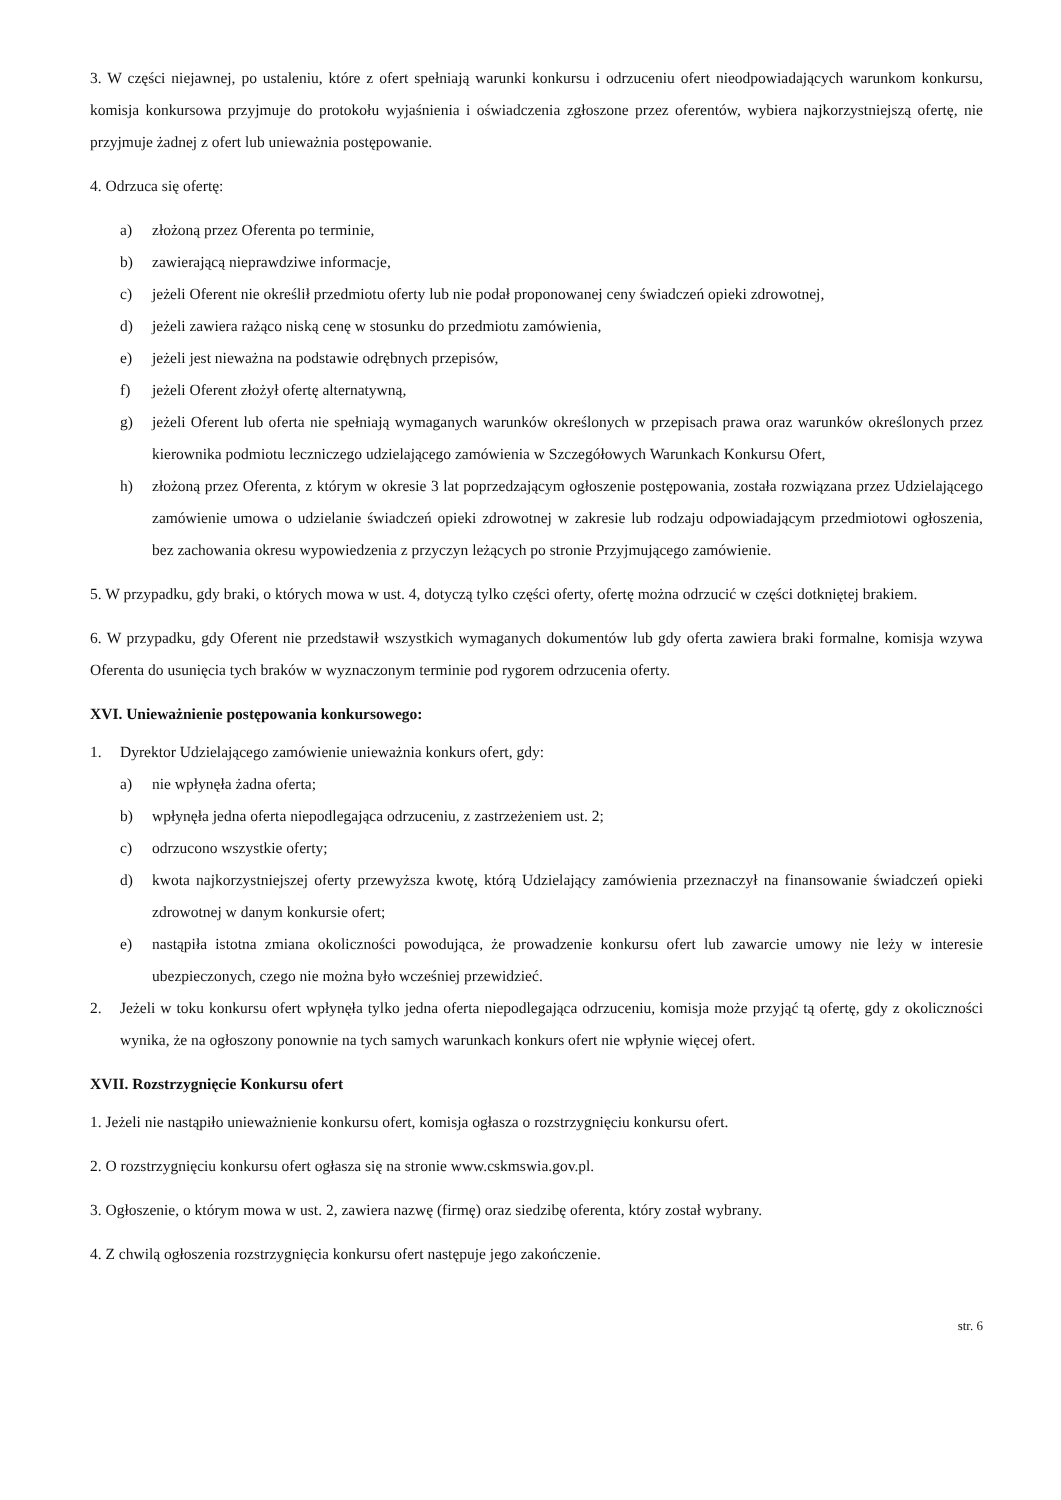3. W części niejawnej, po ustaleniu, które z ofert spełniają warunki konkursu i odrzuceniu ofert nieodpowiadających warunkom konkursu, komisja konkursowa przyjmuje do protokołu wyjaśnienia i oświadczenia zgłoszone przez oferentów, wybiera najkorzystniejszą ofertę, nie przyjmuje żadnej z ofert lub unieważnia postępowanie.
4. Odrzuca się ofertę:
a) złożoną przez Oferenta po terminie,
b) zawierającą nieprawdziwe informacje,
c) jeżeli Oferent nie określił przedmiotu oferty lub nie podał proponowanej ceny świadczeń opieki zdrowotnej,
d) jeżeli zawiera rażąco niską cenę w stosunku do przedmiotu zamówienia,
e) jeżeli jest nieważna na podstawie odrębnych przepisów,
f) jeżeli Oferent złożył ofertę alternatywną,
g) jeżeli Oferent lub oferta nie spełniają wymaganych warunków określonych w przepisach prawa oraz warunków określonych przez kierownika podmiotu leczniczego udzielającego zamówienia w Szczegółowych Warunkach Konkursu Ofert,
h) złożoną przez Oferenta, z którym w okresie 3 lat poprzedzającym ogłoszenie postępowania, została rozwiązana przez Udzielającego zamówienie umowa o udzielanie świadczeń opieki zdrowotnej w zakresie lub rodzaju odpowiadającym przedmiotowi ogłoszenia, bez zachowania okresu wypowiedzenia z przyczyn leżących po stronie Przyjmującego zamówienie.
5. W przypadku, gdy braki, o których mowa w ust. 4, dotyczą tylko części oferty, ofertę można odrzucić w części dotkniętej brakiem.
6. W przypadku, gdy Oferent nie przedstawił wszystkich wymaganych dokumentów lub gdy oferta zawiera braki formalne, komisja wzywa Oferenta do usunięcia tych braków w wyznaczonym terminie pod rygorem odrzucenia oferty.
XVI. Unieważnienie postępowania konkursowego:
1. Dyrektor Udzielającego zamówienie unieważnia konkurs ofert, gdy:
a) nie wpłynęła żadna oferta;
b) wpłynęła jedna oferta niepodlegająca odrzuceniu, z zastrzeżeniem ust. 2;
c) odrzucono wszystkie oferty;
d) kwota najkorzystniejszej oferty przewyższa kwotę, którą Udzielający zamówienia przeznaczył na finansowanie świadczeń opieki zdrowotnej w danym konkursie ofert;
e) nastąpiła istotna zmiana okoliczności powodująca, że prowadzenie konkursu ofert lub zawarcie umowy nie leży w interesie ubezpieczonych, czego nie można było wcześniej przewidzieć.
2. Jeżeli w toku konkursu ofert wpłynęła tylko jedna oferta niepodlegająca odrzuceniu, komisja może przyjąć tą ofertę, gdy z okoliczności wynika, że na ogłoszony ponownie na tych samych warunkach konkurs ofert nie wpłynie więcej ofert.
XVII. Rozstrzygnięcie Konkursu ofert
1. Jeżeli nie nastąpiło unieważnienie konkursu ofert, komisja ogłasza o rozstrzygnięciu konkursu ofert.
2. O rozstrzygnięciu konkursu ofert ogłasza się na stronie www.cskmswia.gov.pl.
3. Ogłoszenie, o którym mowa w ust. 2, zawiera nazwę (firmę) oraz siedzibę oferenta, który został wybrany.
4. Z chwilą ogłoszenia rozstrzygnięcia konkursu ofert następuje jego zakończenie.
str. 6